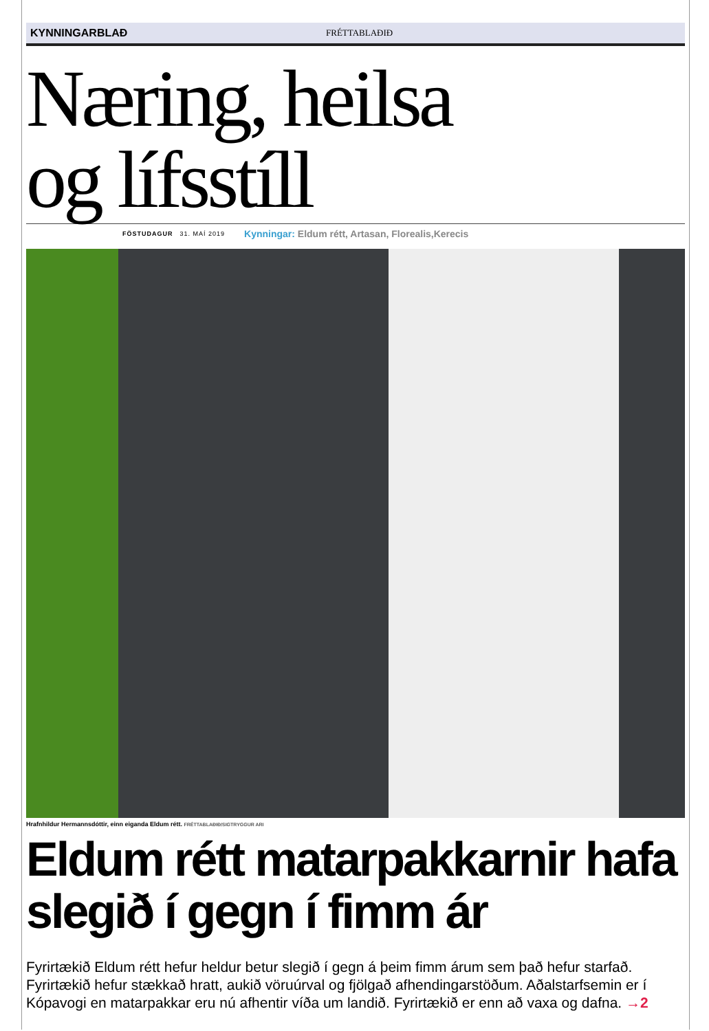KYNNINGARBLAÐ
FRÉTTABLAÐIÐ
Næring, heilsa
og lífsstíll
FÖSTUDAGUR 31. MAÍ 2019 Kynningar: Eldum rétt, Artasan, Florealis,Kerecis
Hrafnhildur Hermannsdóttir, einn eiganda Eldum rétt. FRÉTTABLAÐIÐ/SIGTRYGGUR ARI
Eldum rétt matarpakkarnir hafa slegið í gegn í fimm ár
Fyrirtækið Eldum rétt hefur heldur betur slegið í gegn á þeim fimm árum sem það hefur starfað. Fyrirtækið hefur stækkað hratt, aukið vöruúrval og fjölgað afhendingarstöðum. Aðalstarfsemin er í Kópavogi en matarpakkar eru nú afhentir víða um landið. Fyrirtækið er enn að vaxa og dafna. →2